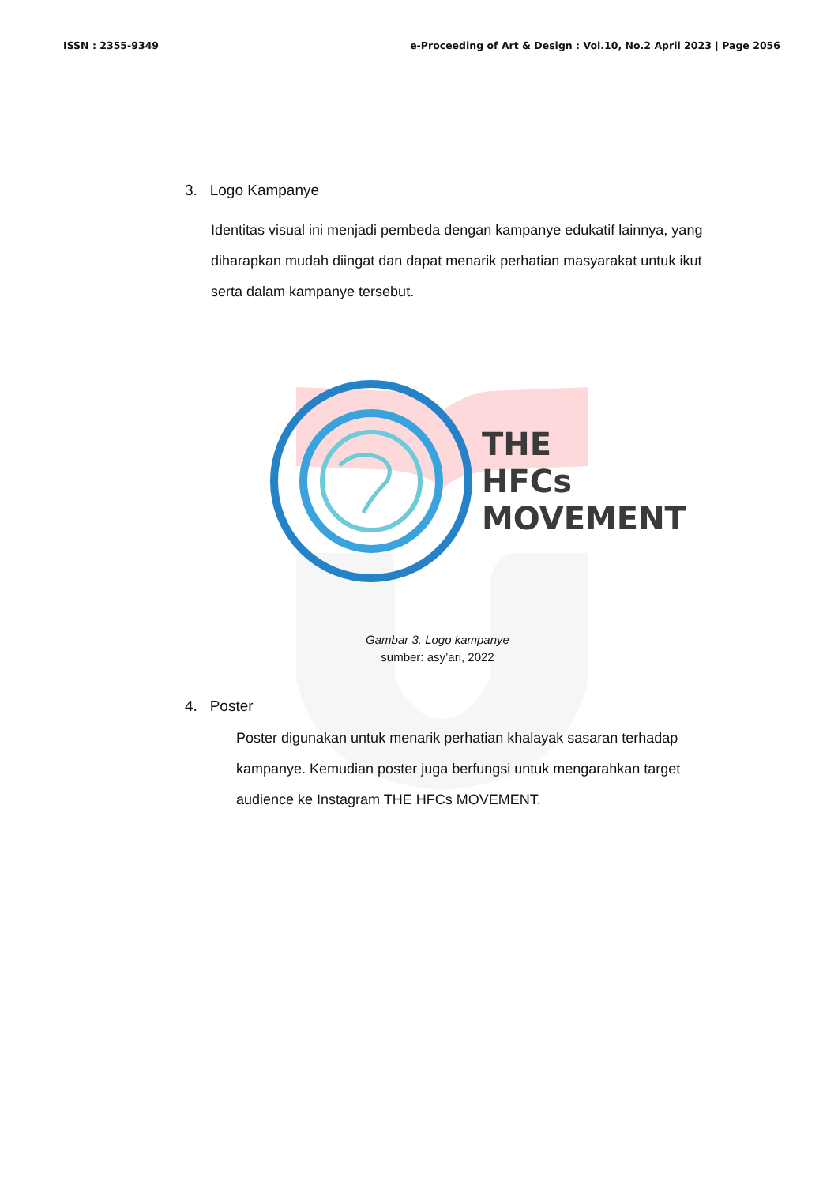ISSN : 2355-9349 e-Proceeding of Art & Design : Vol.10, No.2 April 2023 | Page 2056
3. Logo Kampanye
Identitas visual ini menjadi pembeda dengan kampanye edukatif lainnya, yang diharapkan mudah diingat dan dapat menarik perhatian masyarakat untuk ikut serta dalam kampanye tersebut.
THE
HFCs
MOVEMENT
Gambar 3. Logo kampanye
sumber: asy’ari, 2022
4. Poster
Poster digunakan untuk menarik perhatian khalayak sasaran terhadap kampanye. Kemudian poster juga berfungsi untuk mengarahkan target audience ke Instagram THE HFCs MOVEMENT.